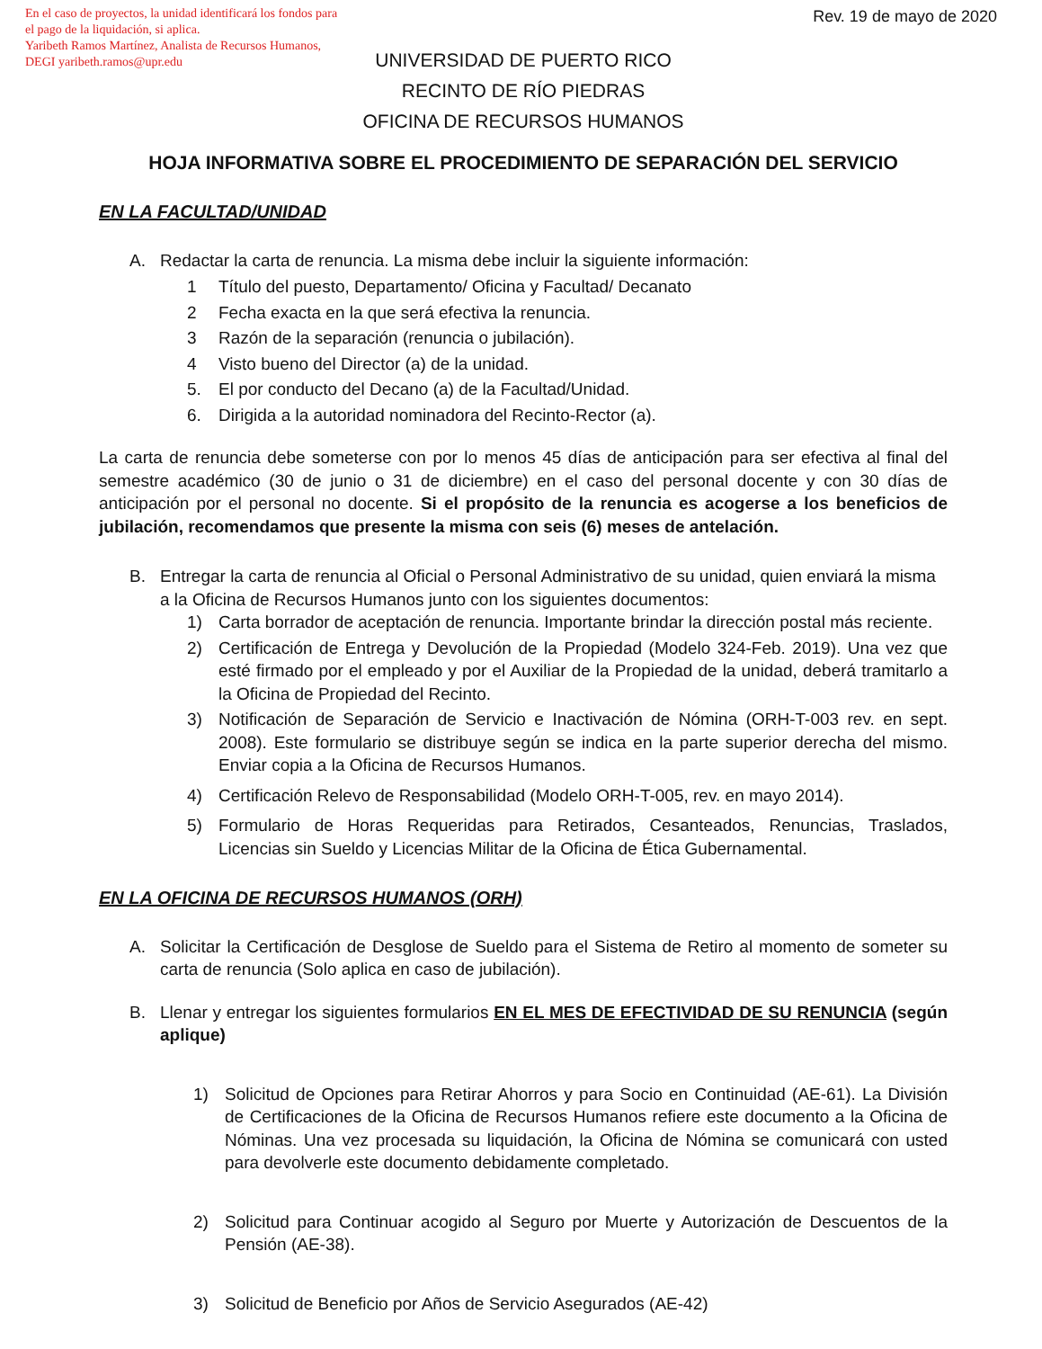En el caso de proyectos, la unidad identificará los fondos para el pago de la liquidación, si aplica.
Yaribeth Ramos Martínez, Analista de Recursos Humanos, DEGI yaribeth.ramos@upr.edu
Rev. 19 de mayo de 2020
UNIVERSIDAD DE PUERTO RICO
RECINTO DE RÍO PIEDRAS
OFICINA DE RECURSOS HUMANOS
HOJA INFORMATIVA SOBRE EL PROCEDIMIENTO DE SEPARACIÓN DEL SERVICIO
EN LA FACULTAD/UNIDAD
A. Redactar la carta de renuncia. La misma debe incluir la siguiente información:
1 Título del puesto, Departamento/ Oficina y Facultad/ Decanato
2 Fecha exacta en la que será efectiva la renuncia.
3 Razón de la separación (renuncia o jubilación).
4 Visto bueno del Director (a) de la unidad.
5. El por conducto del Decano (a) de la Facultad/Unidad.
6. Dirigida a la autoridad nominadora del Recinto-Rector (a).
La carta de renuncia debe someterse con por lo menos 45 días de anticipación para ser efectiva al final del semestre académico (30 de junio o 31 de diciembre) en el caso del personal docente y con 30 días de anticipación por el personal no docente. Si el propósito de la renuncia es acogerse a los beneficios de jubilación, recomendamos que presente la misma con seis (6) meses de antelación.
B. Entregar la carta de renuncia al Oficial o Personal Administrativo de su unidad, quien enviará la misma a la Oficina de Recursos Humanos junto con los siguientes documentos:
1) Carta borrador de aceptación de renuncia. Importante brindar la dirección postal más reciente.
2) Certificación de Entrega y Devolución de la Propiedad (Modelo 324-Feb. 2019). Una vez que esté firmado por el empleado y por el Auxiliar de la Propiedad de la unidad, deberá tramitarlo a la Oficina de Propiedad del Recinto.
3) Notificación de Separación de Servicio e Inactivación de Nómina (ORH-T-003 rev. en sept. 2008). Este formulario se distribuye según se indica en la parte superior derecha del mismo. Enviar copia a la Oficina de Recursos Humanos.
4) Certificación Relevo de Responsabilidad (Modelo ORH-T-005, rev. en mayo 2014).
5) Formulario de Horas Requeridas para Retirados, Cesanteados, Renuncias, Traslados, Licencias sin Sueldo y Licencias Militar de la Oficina de Ética Gubernamental.
EN LA OFICINA DE RECURSOS HUMANOS (ORH)
A. Solicitar la Certificación de Desglose de Sueldo para el Sistema de Retiro al momento de someter su carta de renuncia (Solo aplica en caso de jubilación).
B. Llenar y entregar los siguientes formularios EN EL MES DE EFECTIVIDAD DE SU RENUNCIA (según aplique)
1) Solicitud de Opciones para Retirar Ahorros y para Socio en Continuidad (AE-61). La División de Certificaciones de la Oficina de Recursos Humanos refiere este documento a la Oficina de Nóminas. Una vez procesada su liquidación, la Oficina de Nómina se comunicará con usted para devolverle este documento debidamente completado.
2) Solicitud para Continuar acogido al Seguro por Muerte y Autorización de Descuentos de la Pensión (AE-38).
3) Solicitud de Beneficio por Años de Servicio Asegurados (AE-42)